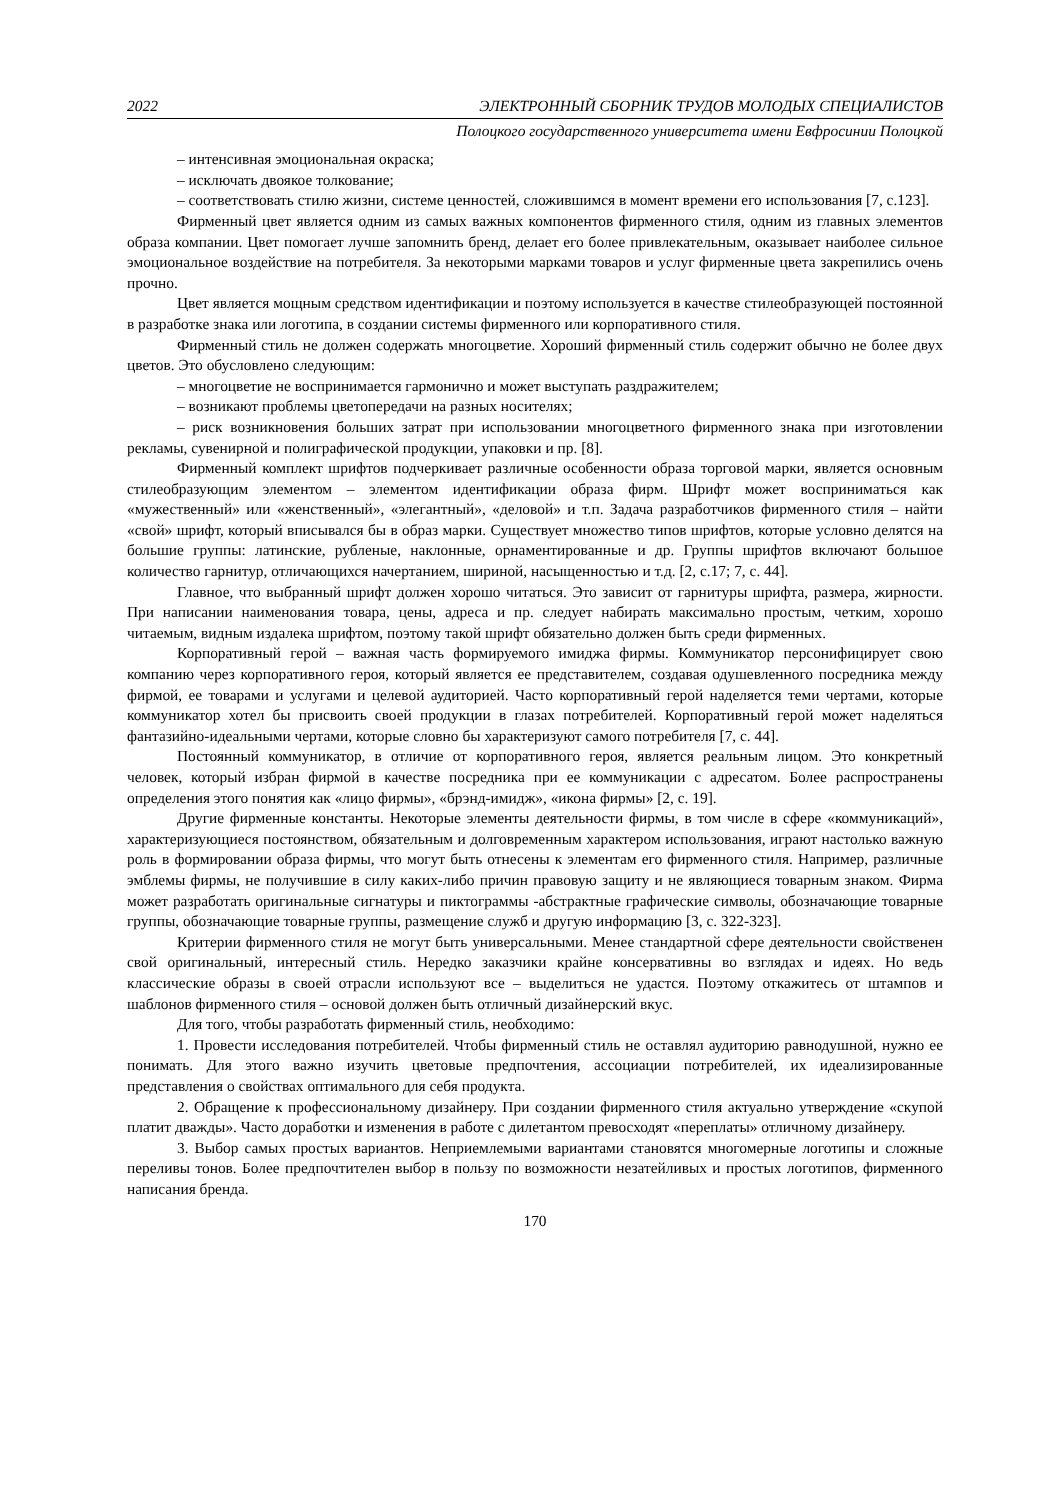2022 ЭЛЕКТРОННЫЙ СБОРНИК ТРУДОВ МОЛОДЫХ СПЕЦИАЛИСТОВ
Полоцкого государственного университета имени Евфросинии Полоцкой
– интенсивная эмоциональная окраска;
– исключать двоякое толкование;
– соответствовать стилю жизни, системе ценностей, сложившимся в момент времени его использования [7, с.123].
Фирменный цвет является одним из самых важных компонентов фирменного стиля, одним из главных элементов образа компании. Цвет помогает лучше запомнить бренд, делает его более привлекательным, оказывает наиболее сильное эмоциональное воздействие на потребителя. За некоторыми марками товаров и услуг фирменные цвета закрепились очень прочно.
Цвет является мощным средством идентификации и поэтому используется в качестве стилеобразующей постоянной в разработке знака или логотипа, в создании системы фирменного или корпоративного стиля.
Фирменный стиль не должен содержать многоцветие. Хороший фирменный стиль содержит обычно не более двух цветов. Это обусловлено следующим:
– многоцветие не воспринимается гармонично и может выступать раздражителем;
– возникают проблемы цветопередачи на разных носителях;
– риск возникновения больших затрат при использовании многоцветного фирменного знака при изготовлении рекламы, сувенирной и полиграфической продукции, упаковки и пр. [8].
Фирменный комплект шрифтов подчеркивает различные особенности образа торговой марки, является основным стилеобразующим элементом – элементом идентификации образа фирм. Шрифт может восприниматься как «мужественный» или «женственный», «элегантный», «деловой» и т.п. Задача разработчиков фирменного стиля – найти «свой» шрифт, который вписывался бы в образ марки. Существует множество типов шрифтов, которые условно делятся на большие группы: латинские, рубленые, наклонные, орнаментированные и др. Группы шрифтов включают большое количество гарнитур, отличающихся начертанием, шириной, насыщенностью и т.д. [2, с.17; 7, с. 44].
Главное, что выбранный шрифт должен хорошо читаться. Это зависит от гарнитуры шрифта, размера, жирности. При написании наименования товара, цены, адреса и пр. следует набирать максимально простым, четким, хорошо читаемым, видным издалека шрифтом, поэтому такой шрифт обязательно должен быть среди фирменных.
Корпоративный герой – важная часть формируемого имиджа фирмы. Коммуникатор персонифицирует свою компанию через корпоративного героя, который является ее представителем, создавая одушевленного посредника между фирмой, ее товарами и услугами и целевой аудиторией. Часто корпоративный герой наделяется теми чертами, которые коммуникатор хотел бы присвоить своей продукции в глазах потребителей. Корпоративный герой может наделяться фантазийно-идеальными чертами, которые словно бы характеризуют самого потребителя [7, с. 44].
Постоянный коммуникатор, в отличие от корпоративного героя, является реальным лицом. Это конкретный человек, который избран фирмой в качестве посредника при ее коммуникации с адресатом. Более распространены определения этого понятия как «лицо фирмы», «брэнд-имидж», «икона фирмы» [2, с. 19].
Другие фирменные константы. Некоторые элементы деятельности фирмы, в том числе в сфере «коммуникаций», характеризующиеся постоянством, обязательным и долговременным характером использования, играют настолько важную роль в формировании образа фирмы, что могут быть отнесены к элементам его фирменного стиля. Например, различные эмблемы фирмы, не получившие в силу каких-либо причин правовую защиту и не являющиеся товарным знаком. Фирма может разработать оригинальные сигнатуры и пиктограммы -абстрактные графические символы, обозначающие товарные группы, обозначающие товарные группы, размещение служб и другую информацию [3, с. 322-323].
Критерии фирменного стиля не могут быть универсальными. Менее стандартной сфере деятельности свойственен свой оригинальный, интересный стиль. Нередко заказчики крайне консервативны во взглядах и идеях. Но ведь классические образы в своей отрасли используют все – выделиться не удастся. Поэтому откажитесь от штампов и шаблонов фирменного стиля – основой должен быть отличный дизайнерский вкус.
Для того, чтобы разработать фирменный стиль, необходимо:
1. Провести исследования потребителей. Чтобы фирменный стиль не оставлял аудиторию равнодушной, нужно ее понимать. Для этого важно изучить цветовые предпочтения, ассоциации потребителей, их идеализированные представления о свойствах оптимального для себя продукта.
2. Обращение к профессиональному дизайнеру. При создании фирменного стиля актуально утверждение «скупой платит дважды». Часто доработки и изменения в работе с дилетантом превосходят «переплаты» отличному дизайнеру.
3. Выбор самых простых вариантов. Неприемлемыми вариантами становятся многомерные логотипы и сложные переливы тонов. Более предпочтителен выбор в пользу по возможности незатейливых и простых логотипов, фирменного написания бренда.
170